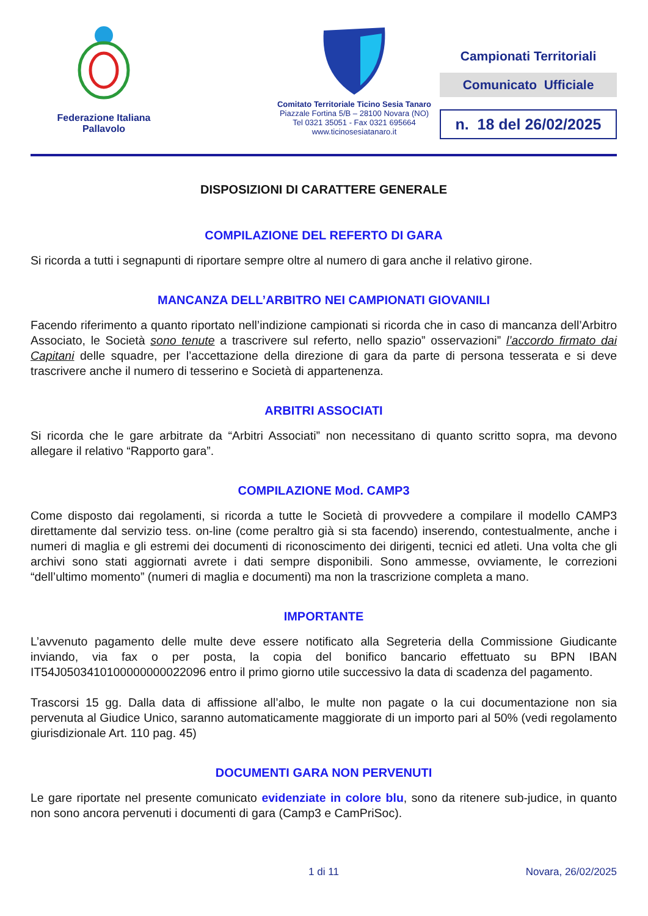Federazione Italiana
Pallavolo
Comitato Territoriale Ticino Sesia Tanaro
Piazzale Fortina 5/B – 28100 Novara (NO)
Tel 0321 35051 - Fax 0321 695664
www.ticinosesiatanaro.it
Campionati Territoriali
Comunicato Ufficiale
n. 18 del 26/02/2025
DISPOSIZIONI DI CARATTERE GENERALE
COMPILAZIONE DEL REFERTO DI GARA
Si ricorda a tutti i segnapunti di riportare sempre oltre al numero di gara anche il relativo girone.
MANCANZA DELL’ARBITRO NEI CAMPIONATI GIOVANILI
Facendo riferimento a quanto riportato nell’indizione campionati si ricorda che in caso di mancanza dell’Arbitro Associato, le Società sono tenute a trascrivere sul referto, nello spazio” osservazioni” l’accordo firmato dai Capitani delle squadre, per l’accettazione della direzione di gara da parte di persona tesserata e si deve trascrivere anche il numero di tesserino e Società di appartenenza.
ARBITRI ASSOCIATI
Si ricorda che le gare arbitrate da “Arbitri Associati” non necessitano di quanto scritto sopra, ma devono allegare il relativo “Rapporto gara”.
COMPILAZIONE Mod. CAMP3
Come disposto dai regolamenti, si ricorda a tutte le Società di provvedere a compilare il modello CAMP3 direttamente dal servizio tess. on-line (come peraltro già si sta facendo) inserendo, contestualmente, anche i numeri di maglia e gli estremi dei documenti di riconoscimento dei dirigenti, tecnici ed atleti. Una volta che gli archivi sono stati aggiornati avrete i dati sempre disponibili. Sono ammesse, ovviamente, le correzioni “dell’ultimo momento” (numeri di maglia e documenti) ma non la trascrizione completa a mano.
IMPORTANTE
L’avvenuto pagamento delle multe deve essere notificato alla Segreteria della Commissione Giudicante inviando, via fax o per posta, la copia del bonifico bancario effettuato su BPN IBAN IT54J0503410100000000022096 entro il primo giorno utile successivo la data di scadenza del pagamento.
Trascorsi 15 gg. Dalla data di affissione all’albo, le multe non pagate o la cui documentazione non sia pervenuta al Giudice Unico, saranno automaticamente maggiorate di un importo pari al 50% (vedi regolamento giurisdizionale Art. 110 pag. 45)
DOCUMENTI GARA NON PERVENUTI
Le gare riportate nel presente comunicato evidenziate in colore blu, sono da ritenere sub-judice, in quanto non sono ancora pervenuti i documenti di gara (Camp3 e CamPriSoc).
1 di 11 Novara, 26/02/2025